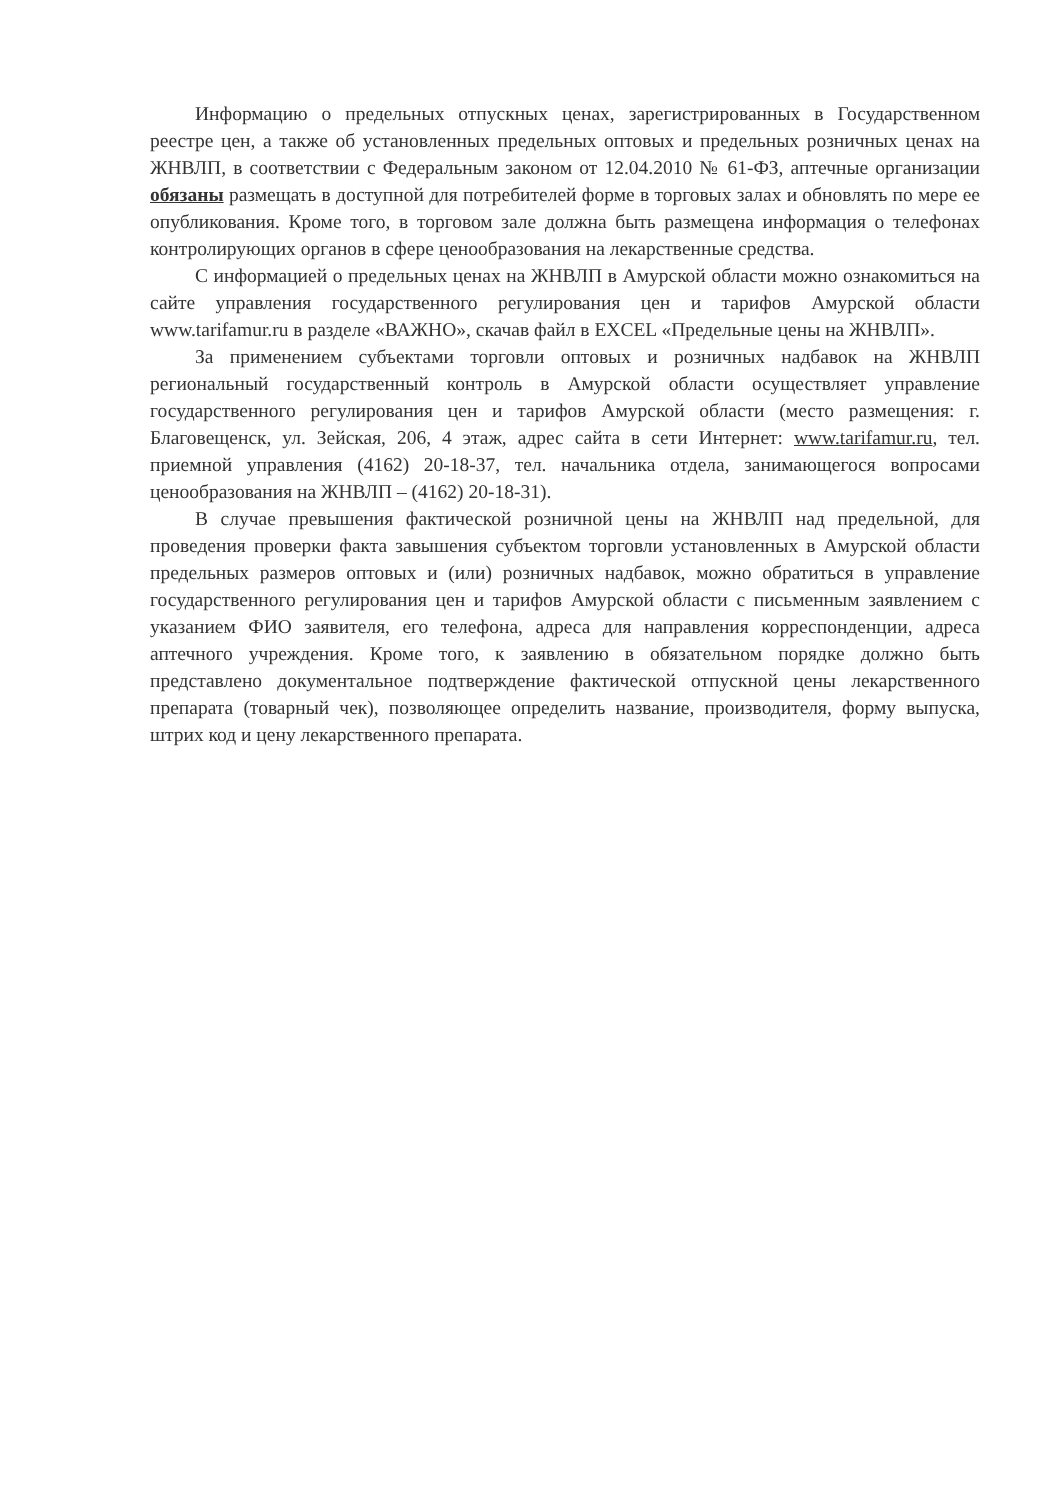Информацию о предельных отпускных ценах, зарегистрированных в Государственном реестре цен, а также об установленных предельных оптовых и предельных розничных ценах на ЖНВЛП, в соответствии с Федеральным законом от 12.04.2010 № 61-ФЗ, аптечные организации обязаны размещать в доступной для потребителей форме в торговых залах и обновлять по мере ее опубликования. Кроме того, в торговом зале должна быть размещена информация о телефонах контролирующих органов в сфере ценообразования на лекарственные средства.
С информацией о предельных ценах на ЖНВЛП в Амурской области можно ознакомиться на сайте управления государственного регулирования цен и тарифов Амурской области www.tarifamur.ru в разделе «ВАЖНО», скачав файл в EXCEL «Предельные цены на ЖНВЛП».
За применением субъектами торговли оптовых и розничных надбавок на ЖНВЛП региональный государственный контроль в Амурской области осуществляет управление государственного регулирования цен и тарифов Амурской области (место размещения: г. Благовещенск, ул. Зейская, 206, 4 этаж, адрес сайта в сети Интернет: www.tarifamur.ru, тел. приемной управления (4162) 20-18-37, тел. начальника отдела, занимающегося вопросами ценообразования на ЖНВЛП – (4162) 20-18-31).
В случае превышения фактической розничной цены на ЖНВЛП над предельной, для проведения проверки факта завышения субъектом торговли установленных в Амурской области предельных размеров оптовых и (или) розничных надбавок, можно обратиться в управление государственного регулирования цен и тарифов Амурской области с письменным заявлением с указанием ФИО заявителя, его телефона, адреса для направления корреспонденции, адреса аптечного учреждения. Кроме того, к заявлению в обязательном порядке должно быть представлено документальное подтверждение фактической отпускной цены лекарственного препарата (товарный чек), позволяющее определить название, производителя, форму выпуска, штрих код и цену лекарственного препарата.